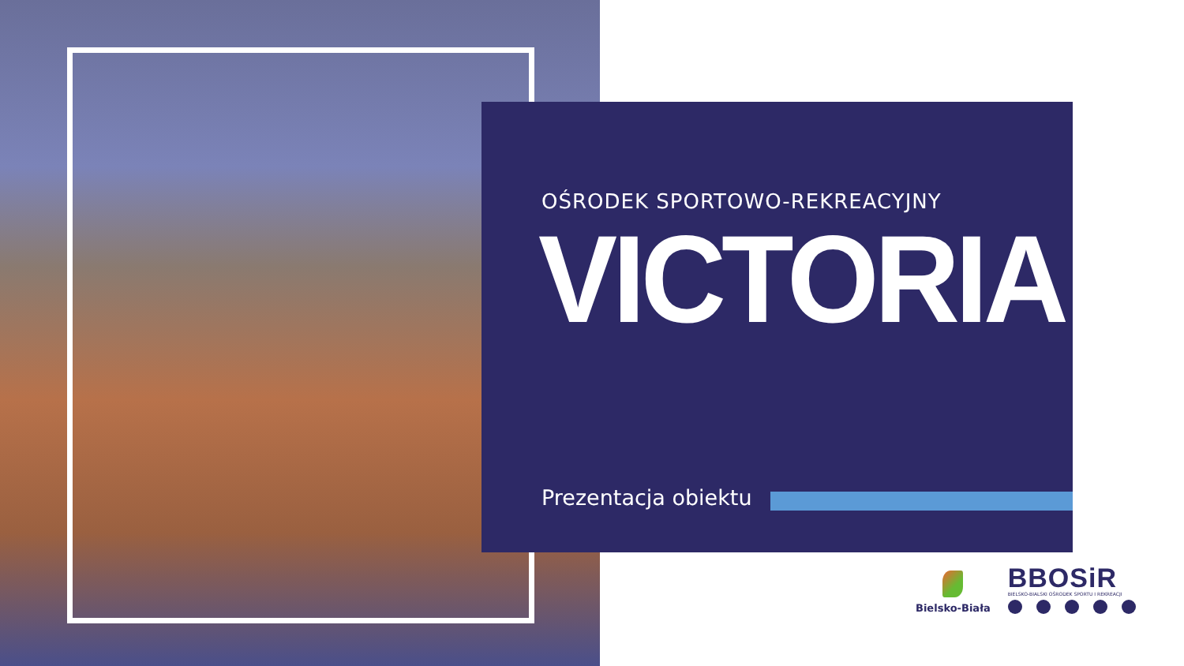OŚRODEK SPORTOWO-REKREACYJNY
VICTORIA
Prezentacja obiektu
Bielsko-Biała
BBOSiR
BIELSKO-BIALSKI OŚRODEK SPORTU I REKREACJI